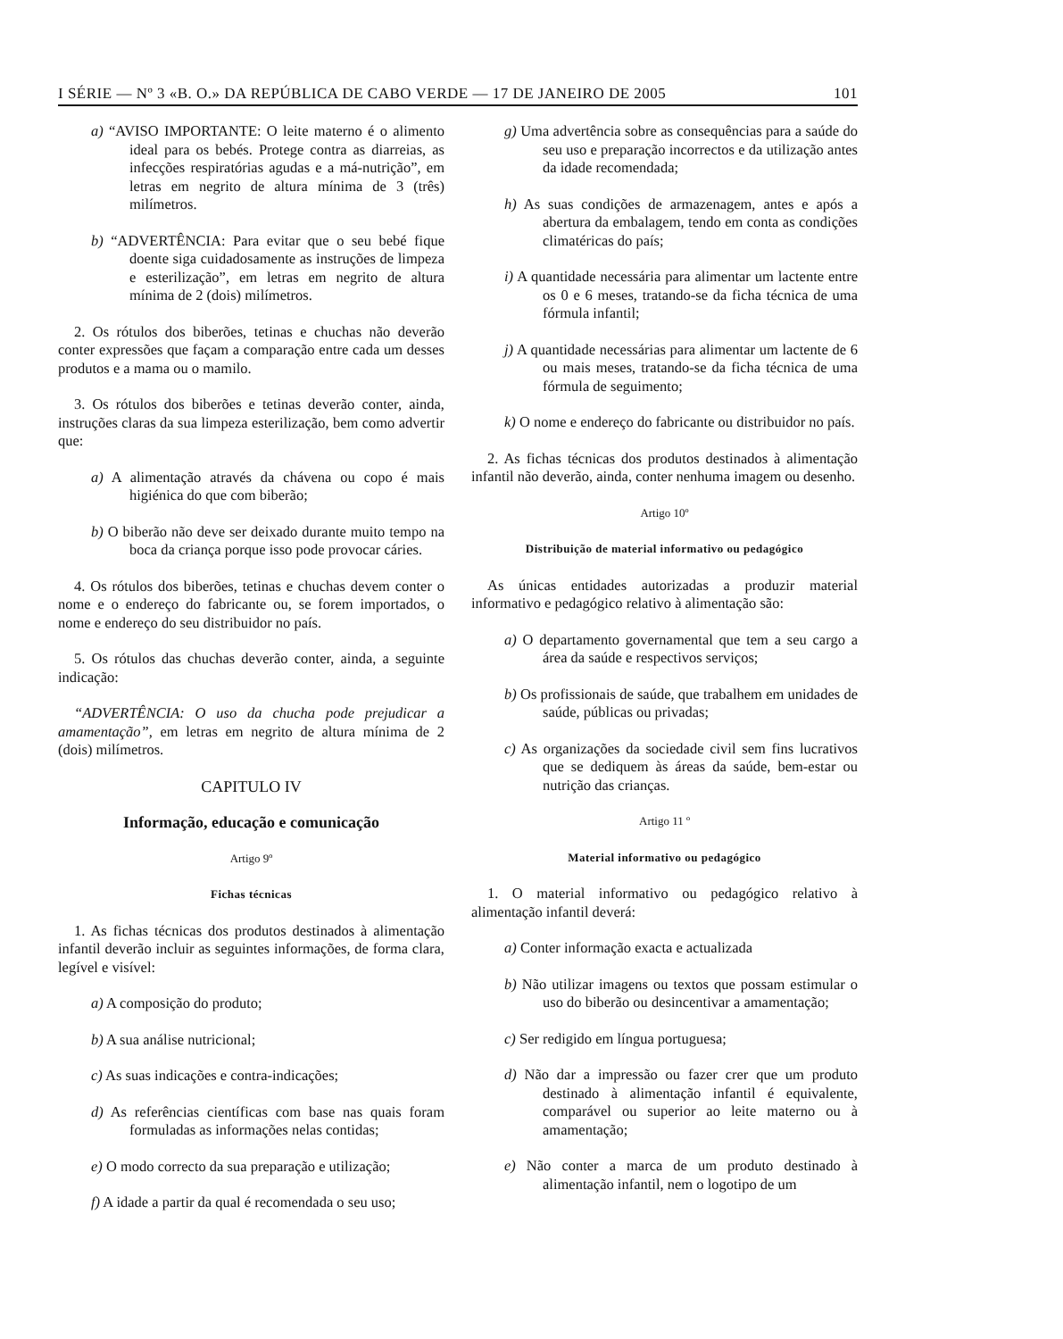I SÉRIE — Nº 3 «B. O.» DA REPÚBLICA DE CABO VERDE — 17 DE JANEIRO DE 2005 101
a) “AVISO IMPORTANTE: O leite materno é o alimento ideal para os bebés. Protege contra as diarreias, as infecções respiratórias agudas e a má-nutrição”, em letras em negrito de altura mínima de 3 (três) milímetros.
b) “ADVERTÊNCIA: Para evitar que o seu bebé fique doente siga cuidadosamente as instruções de limpeza e esterilização”, em letras em negrito de altura mínima de 2 (dois) milímetros.
2. Os rótulos dos biberões, tetinas e chuchas não deverão conter expressões que façam a comparação entre cada um desses produtos e a mama ou o mamilo.
3. Os rótulos dos biberões e tetinas deverão conter, ainda, instruções claras da sua limpeza esterilização, bem como advertir que:
a) A alimentação através da chávena ou copo é mais higiénica do que com biberão;
b) O biberão não deve ser deixado durante muito tempo na boca da criança porque isso pode provocar cáries.
4. Os rótulos dos biberões, tetinas e chuchas devem conter o nome e o endereço do fabricante ou, se forem importados, o nome e endereço do seu distribuidor no país.
5. Os rótulos das chuchas deverão conter, ainda, a seguinte indicação:
“ADVERTÊNCIA: O uso da chucha pode prejudicar a amamentação”, em letras em negrito de altura mínima de 2 (dois) milímetros.
CAPITULO IV
Informação, educação e comunicação
Artigo 9º
Fichas técnicas
1. As fichas técnicas dos produtos destinados à alimentação infantil deverão incluir as seguintes informações, de forma clara, legível e visível:
a) A composição do produto;
b) A sua análise nutricional;
c) As suas indicações e contra-indicações;
d) As referências científicas com base nas quais foram formuladas as informações nelas contidas;
e) O modo correcto da sua preparação e utilização;
f) A idade a partir da qual é recomendada o seu uso;
g) Uma advertência sobre as consequências para a saúde do seu uso e preparação incorrectos e da utilização antes da idade recomendada;
h) As suas condições de armazenagem, antes e após a abertura da embalagem, tendo em conta as condições climatéricas do país;
i) A quantidade necessária para alimentar um lactente entre os 0 e 6 meses, tratando-se da ficha técnica de uma fórmula infantil;
j) A quantidade necessárias para alimentar um lactente de 6 ou mais meses, tratando-se da ficha técnica de uma fórmula de seguimento;
k) O nome e endereço do fabricante ou distribuidor no país.
2. As fichas técnicas dos produtos destinados à alimentação infantil não deverão, ainda, conter nenhuma imagem ou desenho.
Artigo 10º
Distribuição de material informativo ou pedagógico
As únicas entidades autorizadas a produzir material informativo e pedagógico relativo à alimentação são:
a) O departamento governamental que tem a seu cargo a área da saúde e respectivos serviços;
b) Os profissionais de saúde, que trabalhem em unidades de saúde, públicas ou privadas;
c) As organizações da sociedade civil sem fins lucrativos que se dediquem às áreas da saúde, bem-estar ou nutrição das crianças.
Artigo 11 º
Material informativo ou pedagógico
1. O material informativo ou pedagógico relativo à alimentação infantil deverá:
a) Conter informação exacta e actualizada
b) Não utilizar imagens ou textos que possam estimular o uso do biberão ou desincentivar a amamentação;
c) Ser redigido em língua portuguesa;
d) Não dar a impressão ou fazer crer que um produto destinado à alimentação infantil é equivalente, comparável ou superior ao leite materno ou à amamentação;
e) Não conter a marca de um produto destinado à alimentação infantil, nem o logotipo de um